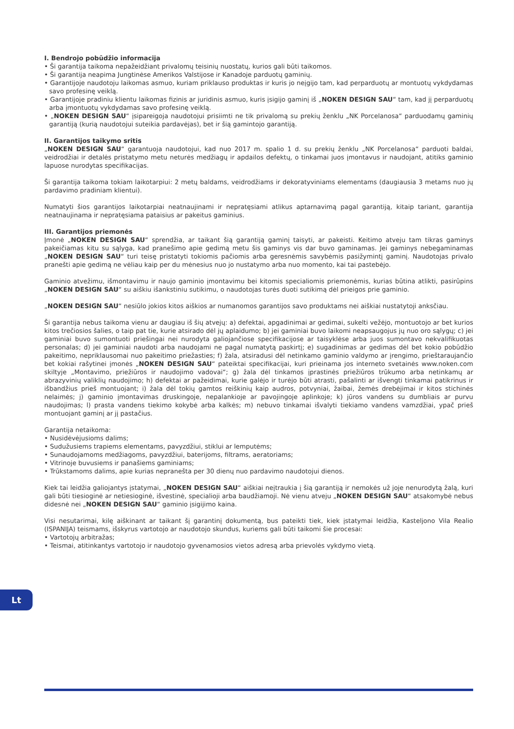I. Bendrojo pobūdžio informacija
• Ši garantija taikoma nepažeidžiant privalomų teisinių nuostatų, kurios gali būti taikomos.
• Ši garantija neapima Jungtinėse Amerikos Valstijose ir Kanadoje parduotų gaminių.
• Garantijoje naudotoju laikomas asmuo, kuriam priklauso produktas ir kuris jo neįgijo tam, kad perparduotų ar montuotų vykdydamas savo profesinę veiklą.
• Garantijoje pradiniu klientu laikomas fizinis ar juridinis asmuo, kuris įsigijo gaminį iš „NOKEN DESIGN SAU“ tam, kad jį perparduotų arba įmontuotų vykdydamas savo profesinę veiklą.
• „NOKEN DESIGN SAU“ įsipareigoja naudotojui prisiimti ne tik privalomą su prekių ženklu „NK Porcelanosa“ parduodamų gaminių garantiją (kurią naudotojui suteikia pardavėjas), bet ir šią gamintojo garantiją.
II. Garantijos taikymo sritis
„NOKEN DESIGN SAU“ garantuoja naudotojui, kad nuo 2017 m. spalio 1 d. su prekių ženklu „NK Porcelanosa“ parduoti baldai, veidrodžiai ir detalės pristatymo metu neturės medžiagų ir apdailos defektų, o tinkamai juos įmontavus ir naudojant, atitiks gaminio lapuose nurodytas specifikacijas.
Ši garantija taikoma tokiam laikotarpiui: 2 metų baldams, veidrodžiams ir dekoratyviniams elementams (daugiausia 3 metams nuo jų pardavimo pradiniam klientui).
Numatyti šios garantijos laikotarpiai neatnaujinami ir nepratęsiami atlikus aptarnavimą pagal garantiją, kitaip tariant, garantija neatnaujinama ir nepratęsiama pataisius ar pakeitus gaminius.
III. Garantijos priemonės
Įmonė „NOKEN DESIGN SAU“ sprendžia, ar taikant šią garantiją gaminį taisyti, ar pakeisti. Keitimo atveju tam tikras gaminys pakeičiamas kitu su sąlyga, kad pranešimo apie gedimą metu šis gaminys vis dar buvo gaminamas. Jei gaminys nebegaminamas „NOKEN DESIGN SAU“ turi teisę pristatyti tokiomis pačiomis arba geresnėmis savybėmis pasižymintį gaminį. Naudotojas privalo pranešti apie gedimą ne vėliau kaip per du mėnesius nuo jo nustatymo arba nuo momento, kai tai pastebėjo.
Gaminio atvežimu, išmontavimu ir naujo gaminio įmontavimu bei kitomis specialiomis priemonėmis, kurias būtina atlikti, pasirūpins „NOKEN DESIGN SAU“ su aiškiu išankstiniu sutikimu, o naudotojas turės duoti sutikimą dėl prieigos prie gaminio.
„NOKEN DESIGN SAU“ nesiūlo jokios kitos aiškios ar numanomos garantijos savo produktams nei aiškiai nustatytoji anksčiau.
Ši garantija nebus taikoma vienu ar daugiau iš šių atvejų: a) defektai, apgadinimai ar gedimai, sukelti vežėjo, montuotojo ar bet kurios kitos trečiosios šalies, o taip pat tie, kurie atsirado dėl jų aplaidumo; b) jei gaminiai buvo laikomi neapsaugojus jų nuo oro sąlygų; c) jei gaminiai buvo sumontuoti priešingai nei nurodyta galiojančiose specifikacijose ar taisyklėse arba juos sumontavo nekvalifikuotas personalas; d) jei gaminiai naudoti arba naudojami ne pagal numatytą paskirtį; e) sugadinimas ar gedimas dėl bet kokio pobūdžio pakeitimo, nepriklausomai nuo pakeitimo priežasties; f) žala, atsiradusi dėl netinkamo gaminio valdymo ar įrengimo, prieštaraujančio bet kokiai rašytinei įmonės „NOKEN DESIGN SAU“ pateiktai specifikacijai, kuri prieinama jos interneto svetainės www.noken.com skiltyje „Montavimo, priežiūros ir naudojimo vadovai“; g) žala dėl tinkamos įprastinės priežiūros trūkumo arba netinkamų ar abrazyvinių valiklių naudojimo; h) defektai ar pažeidimai, kurie galėjo ir turėjo būti atrasti, pašalinti ar išvengti tinkamai patikrinus ir išbandžius prieš montuojant; i) žala dėl tokių gamtos reiškinių kaip audros, potvyniai, žaibai, žemės drebėjimai ir kitos stichinės nelaimės; j) gaminio įmontavimas druskingoje, nepalankioje ar pavojingoje aplinkoje; k) jūros vandens su dumbliais ar purvu naudojimas; l) prasta vandens tiekimo kokybė arba kalkės; m) nebuvo tinkamai išvalyti tiekiamo vandens vamzdžiai, ypač prieš montuojant gaminį ar jį pastačius.
Garantija netaikoma:
• Nusidėvėjusioms dalims;
• Sudužusiems trapiems elementams, pavyzdžiui, stiklui ar lemputėms;
• Sunaudojamoms medžiagoms, pavyzdžiui, baterijoms, filtrams, aeratoriams;
• Vitrinoje buvusiems ir panašiems gaminiams;
• Trūkstamoms dalims, apie kurias nepranešta per 30 dienų nuo pardavimo naudotojui dienos.
Kiek tai leidžia galiojantys įstatymai, „NOKEN DESIGN SAU“ aiškiai neįtraukia į šią garantiją ir nemokės už joje nenurodytą žalą, kuri gali būti tiesioginė ar netiesioginė, išvestinė, specialioji arba baudžiamoji. Nė vienu atveju „NOKEN DESIGN SAU“ atsakomybė nebus didesnė nei „NOKEN DESIGN SAU“ gaminio įsigijimo kaina.
Visi nesutarimai, kilę aiškinant ar taikant šį garantinį dokumentą, bus pateikti tiek, kiek įstatymai leidžia, Kasteljono Vila Realio (ISPANIJA) teismams, išskyrus vartotojo ar naudotojo skundus, kuriems gali būti taikomi šie procesai:
• Vartotojų arbitražas;
• Teismai, atitinkantys vartotojo ir naudotojo gyvenamosios vietos adresą arba prievolės vykdymo vietą.
Lt